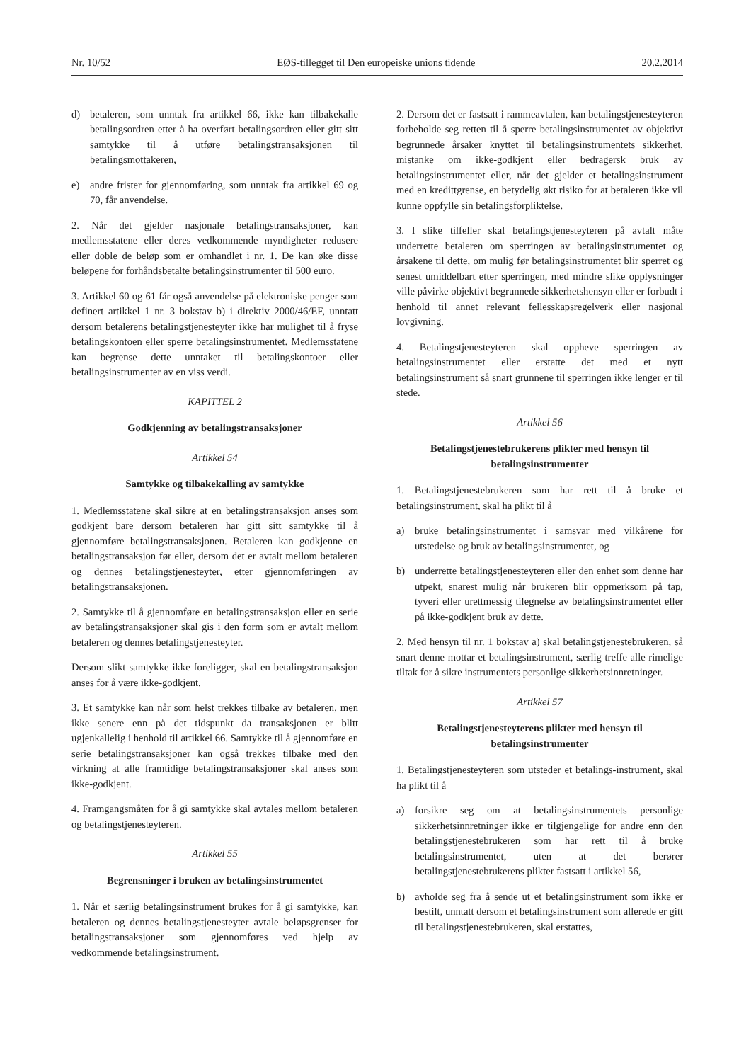Nr. 10/52 EØS-tillegget til Den europeiske unions tidende 20.2.2014
d) betaleren, som unntak fra artikkel 66, ikke kan tilbakekalle betalingsordren etter å ha overført betalingsordren eller gitt sitt samtykke til å utføre betalingstransaksjonen til betalingsmottakeren,
e) andre frister for gjennomføring, som unntak fra artikkel 69 og 70, får anvendelse.
2. Når det gjelder nasjonale betalingstransaksjoner, kan medlemsstatene eller deres vedkommende myndigheter redusere eller doble de beløp som er omhandlet i nr. 1. De kan øke disse beløpene for forhåndsbetalte betalingsinstrumenter til 500 euro.
3. Artikkel 60 og 61 får også anvendelse på elektroniske penger som definert artikkel 1 nr. 3 bokstav b) i direktiv 2000/46/EF, unntatt dersom betalerens betalingstjenesteyter ikke har mulighet til å fryse betalingskontoen eller sperre betalingsinstrumentet. Medlemsstatene kan begrense dette unntaket til betalingskontoer eller betalingsinstrumenter av en viss verdi.
KAPITTEL 2
Godkjenning av betalingstransaksjoner
Artikkel 54
Samtykke og tilbakekalling av samtykke
1. Medlemsstatene skal sikre at en betalingstransaksjon anses som godkjent bare dersom betaleren har gitt sitt samtykke til å gjennomføre betalingstransaksjonen. Betaleren kan godkjenne en betalingstransaksjon før eller, dersom det er avtalt mellom betaleren og dennes betalingstjenesteyter, etter gjennomføringen av betalingstransaksjonen.
2. Samtykke til å gjennomføre en betalingstransaksjon eller en serie av betalingstransaksjoner skal gis i den form som er avtalt mellom betaleren og dennes betalingstjenesteyter.
Dersom slikt samtykke ikke foreligger, skal en betalingstransaksjon anses for å være ikke-godkjent.
3. Et samtykke kan når som helst trekkes tilbake av betaleren, men ikke senere enn på det tidspunkt da transaksjonen er blitt ugjenkallelig i henhold til artikkel 66. Samtykke til å gjennomføre en serie betalingstransaksjoner kan også trekkes tilbake med den virkning at alle framtidige betalingstransaksjoner skal anses som ikke-godkjent.
4. Framgangsmåten for å gi samtykke skal avtales mellom betaleren og betalingstjenesteyteren.
Artikkel 55
Begrensninger i bruken av betalingsinstrumentet
1. Når et særlig betalingsinstrument brukes for å gi samtykke, kan betaleren og dennes betalingstjenesteyter avtale beløpsgrenser for betalingstransaksjoner som gjennomføres ved hjelp av vedkommende betalingsinstrument.
2. Dersom det er fastsatt i rammeavtalen, kan betalingstjenesteyteren forbeholde seg retten til å sperre betalingsinstrumentet av objektivt begrunnede årsaker knyttet til betalingsinstrumentets sikkerhet, mistanke om ikke-godkjent eller bedragersk bruk av betalingsinstrumentet eller, når det gjelder et betalingsinstrument med en kredittgrense, en betydelig økt risiko for at betaleren ikke vil kunne oppfylle sin betalingsforpliktelse.
3. I slike tilfeller skal betalingstjenesteyteren på avtalt måte underrette betaleren om sperringen av betalingsinstrumentet og årsakene til dette, om mulig før betalingsinstrumentet blir sperret og senest umiddelbart etter sperringen, med mindre slike opplysninger ville påvirke objektivt begrunnede sikkerhetshensyn eller er forbudt i henhold til annet relevant fellesskapsregelverk eller nasjonal lovgivning.
4. Betalingstjenesteyteren skal oppheve sperringen av betalingsinstrumentet eller erstatte det med et nytt betalingsinstrument så snart grunnene til sperringen ikke lenger er til stede.
Artikkel 56
Betalingstjenestebrukerens plikter med hensyn til betalingsinstrumenter
1. Betalingstjenestebrukeren som har rett til å bruke et betalingsinstrument, skal ha plikt til å
a) bruke betalingsinstrumentet i samsvar med vilkårene for utstedelse og bruk av betalingsinstrumentet, og
b) underrette betalingstjenesteyteren eller den enhet som denne har utpekt, snarest mulig når brukeren blir oppmerksom på tap, tyveri eller urettmessig tilegnelse av betalingsinstrumentet eller på ikke-godkjent bruk av dette.
2. Med hensyn til nr. 1 bokstav a) skal betalingstjenestebrukeren, så snart denne mottar et betalingsinstrument, særlig treffe alle rimelige tiltak for å sikre instrumentets personlige sikkerhetsinnretninger.
Artikkel 57
Betalingstjenesteyterens plikter med hensyn til betalingsinstrumenter
1. Betalingstjenesteyteren som utsteder et betalings-instrument, skal ha plikt til å
a) forsikre seg om at betalingsinstrumentets personlige sikkerhetsinnretninger ikke er tilgjengelige for andre enn den betalingstjenestebrukeren som har rett til å bruke betalingsinstrumentet, uten at det berører betalingstjenestebrukerens plikter fastsatt i artikkel 56,
b) avholde seg fra å sende ut et betalingsinstrument som ikke er bestilt, unntatt dersom et betalingsinstrument som allerede er gitt til betalingstjenestebrukeren, skal erstattes,